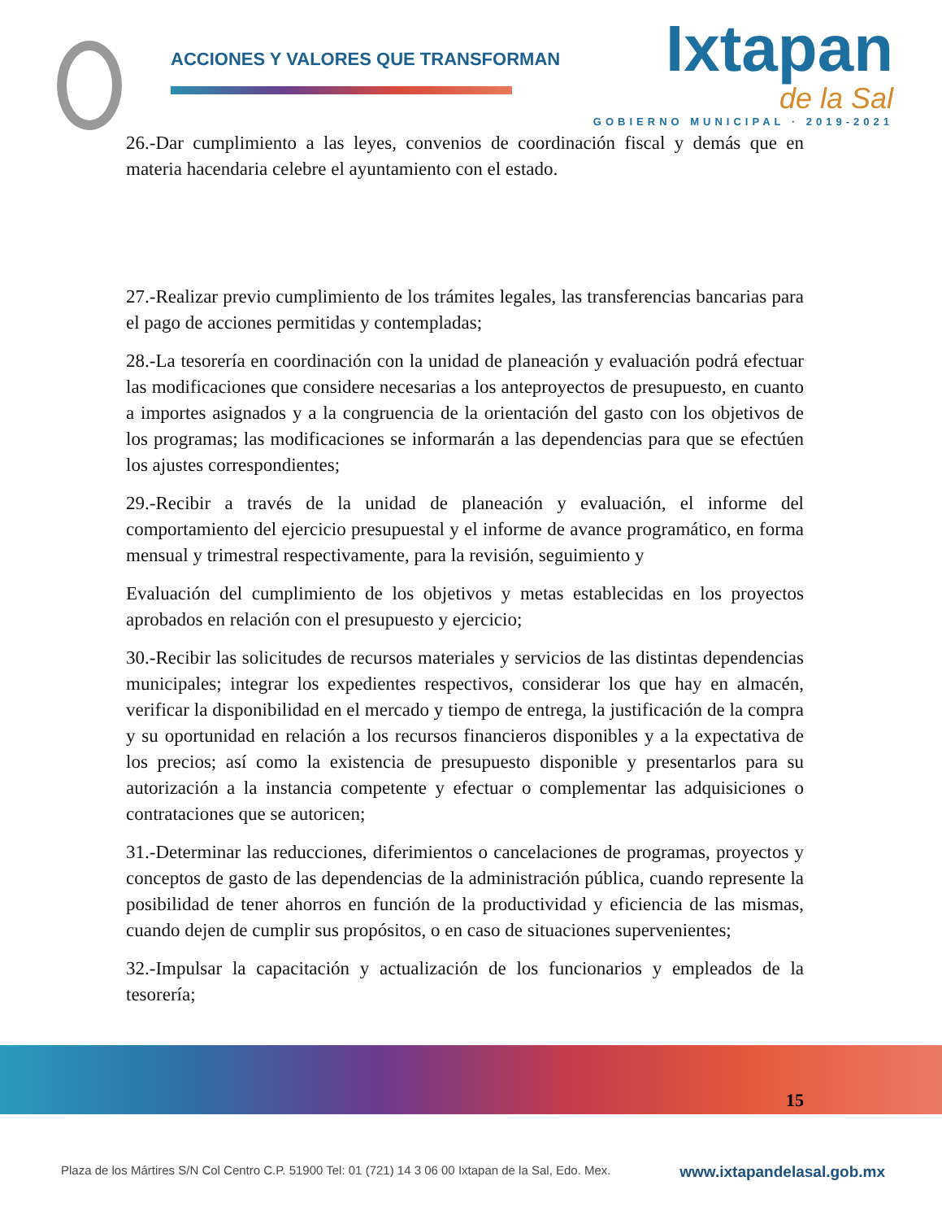ACCIONES Y VALORES QUE TRANSFORMAN
Ixtapan
de la Sal
GOBIERNO MUNICIPAL · 2019-2021
26.-Dar cumplimiento a las leyes, convenios de coordinación fiscal y demás que en materia hacendaria celebre el ayuntamiento con el estado.
27.-Realizar previo cumplimiento de los trámites legales, las transferencias bancarias para el pago de acciones permitidas y contempladas;
28.-La tesorería en coordinación con la unidad de planeación y evaluación podrá efectuar las modificaciones que considere necesarias a los anteproyectos de presupuesto, en cuanto a importes asignados y a la congruencia de la orientación del gasto con los objetivos de los programas; las modificaciones se informarán a las dependencias para que se efectúen los ajustes correspondientes;
29.-Recibir a través de la unidad de planeación y evaluación, el informe del comportamiento del ejercicio presupuestal y el informe de avance programático, en forma mensual y trimestral respectivamente, para la revisión, seguimiento y
Evaluación del cumplimiento de los objetivos y metas establecidas en los proyectos aprobados en relación con el presupuesto y ejercicio;
30.-Recibir las solicitudes de recursos materiales y servicios de las distintas dependencias municipales; integrar los expedientes respectivos, considerar los que hay en almacén, verificar la disponibilidad en el mercado y tiempo de entrega, la justificación de la compra y su oportunidad en relación a los recursos financieros disponibles y a la expectativa de los precios; así como la existencia de presupuesto disponible y presentarlos para su autorización a la instancia competente y efectuar o complementar las adquisiciones o contrataciones que se autoricen;
31.-Determinar las reducciones, diferimientos o cancelaciones de programas, proyectos y conceptos de gasto de las dependencias de la administración pública, cuando represente la posibilidad de tener ahorros en función de la productividad y eficiencia de las mismas, cuando dejen de cumplir sus propósitos, o en caso de situaciones supervenientes;
32.-Impulsar la capacitación y actualización de los funcionarios y empleados de la tesorería;
15
Plaza de los Mártires S/N Col Centro C.P. 51900 Tel: 01 (721) 14 3 06 00 Ixtapan de la Sal, Edo. Mex. www.ixtapandelasal.gob.mx